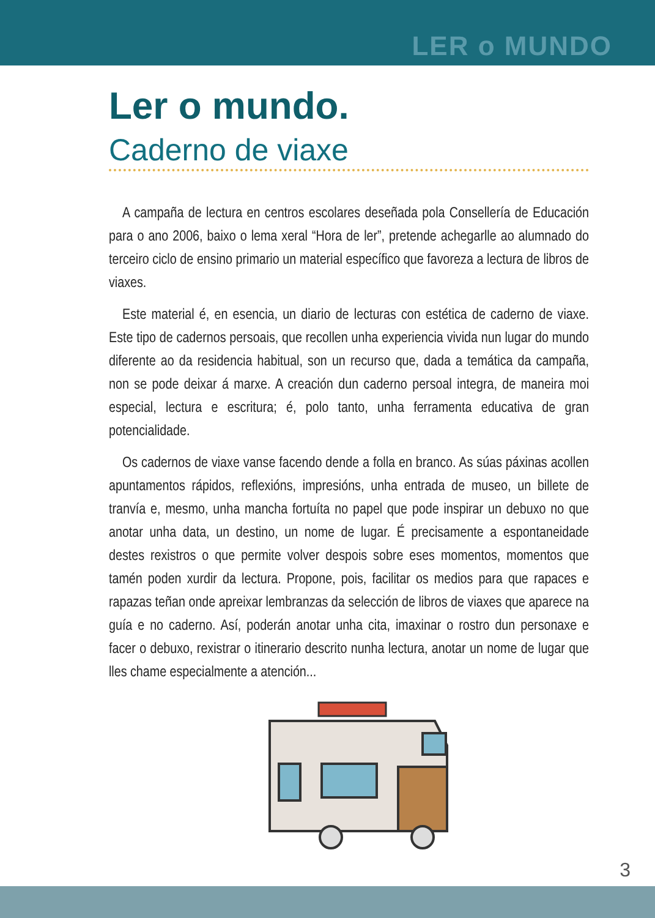LER o MUNDO
Ler o mundo.
Caderno de viaxe
A campaña de lectura en centros escolares deseñada pola Consellería de Educación para o ano 2006, baixo o lema xeral “Hora de ler”, pretende achegarlle ao alumnado do terceiro ciclo de ensino primario un material específico que favoreza a lectura de libros de viaxes.
Este material é, en esencia, un diario de lecturas con estética de caderno de viaxe. Este tipo de cadernos persoais, que recollen unha experiencia vivida nun lugar do mundo diferente ao da residencia habitual, son un recurso que, dada a temática da campaña, non se pode deixar á marxe. A creación dun caderno persoal integra, de maneira moi especial, lectura e escritura; é, polo tanto, unha ferramenta educativa de gran potencialidade.
Os cadernos de viaxe vanse facendo dende a folla en branco. As súas páxinas acollen apuntamentos rápidos, reflexións, impresións, unha entrada de museo, un billete de tranvía e, mesmo, unha mancha fortuíta no papel que pode inspirar un debuxo no que anotar unha data, un destino, un nome de lugar. É precisamente a espontaneidade destes rexistros o que permite volver despois sobre eses momentos, momentos que tamén poden xurdir da lectura. Propone, pois, facilitar os medios para que rapaces e rapazas teñan onde apreixar lembranzas da selección de libros de viaxes que aparece na guía e no caderno. Así, poderán anotar unha cita, imaxinar o rostro dun personaxe e facer o debuxo, rexistrar o itinerario descrito nunha lectura, anotar un nome de lugar que lles chame especialmente a atención...
3